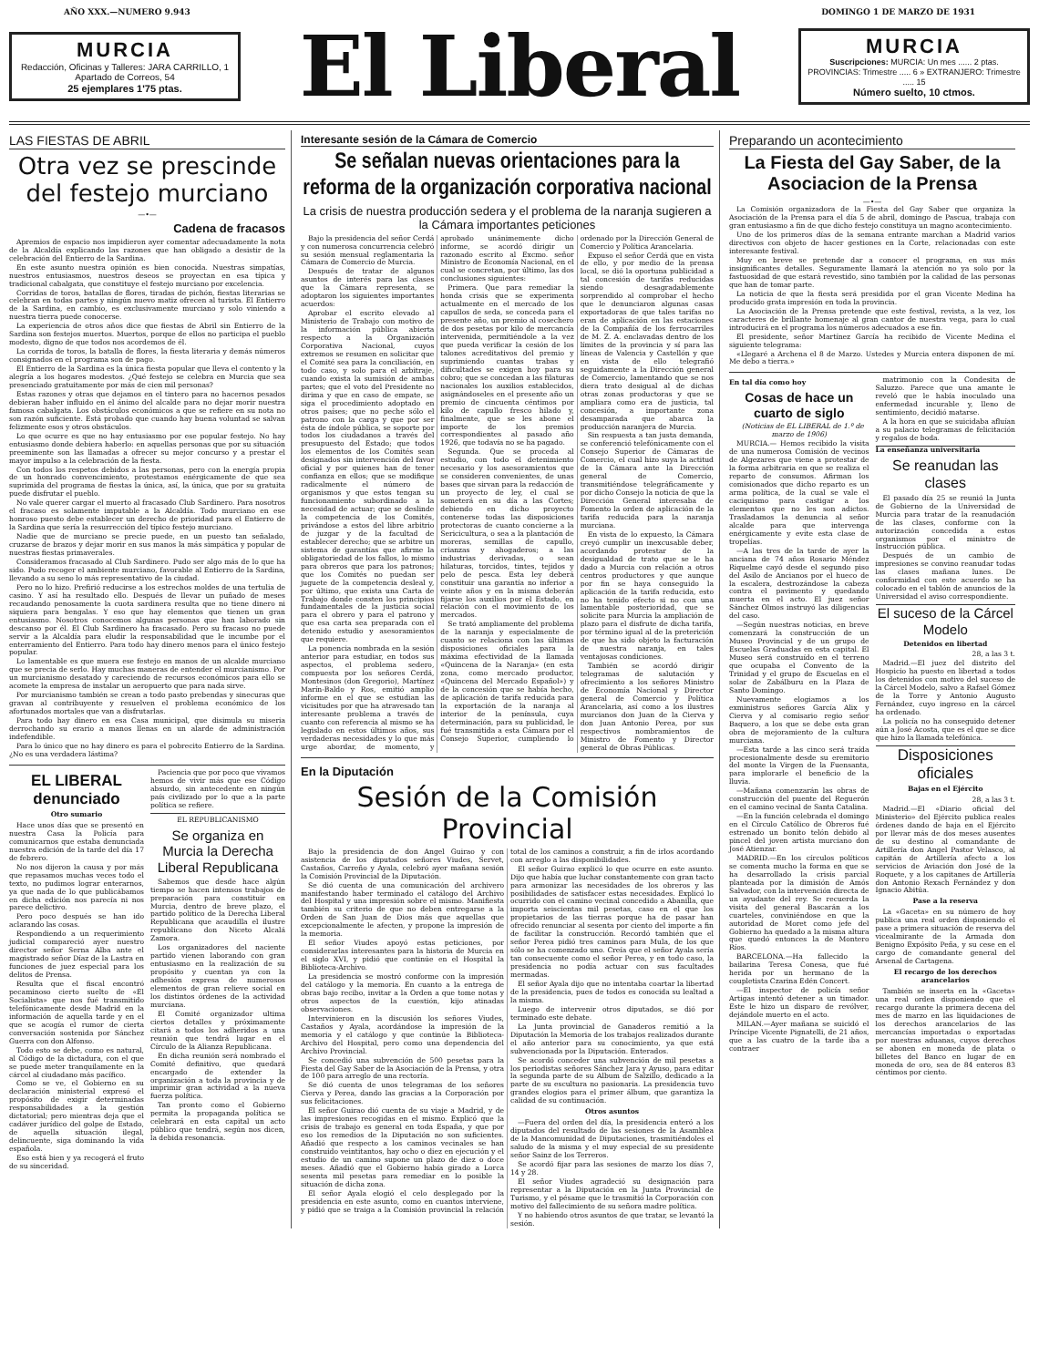AÑO XXX.—NUMERO 9.943 DOMINGO 1 DE MARZO DE 1931
MURCIA
Redacción, Oficinas y Talleres: JARA CARRILLO, 1
Apartado de Correos, 54
25 ejemplares 1'75 ptas.
El Liberal
MURCIA
Suscripciones: MURCIA: Un mes ...... 2 ptas. PROVINCIAS: Trimestre ..... 6 » EXTRANJERO: Trimestre ..... 15
Número suelto, 10 ctmos.
LAS FIESTAS DE ABRIL
Otra vez se prescinde del festejo murciano
—•—
Cadena de fracasos
Apremios de espacio nos impidieron ayer comentar adecuadamente la nota de la Alcaldía explicando las razones que han obligado a desistir de la celebración del Entierro de la Sardina.
En este asunto nuestra opinión es bien conocida. Nuestras simpatías, nuestros entusiasmos, nuestros deseos se proyectan en esa típica y tradicional cabalgata, que constituye el festejo murciano por excelencia.
Corridas de toros, batallas de flores, tiradas de pichón, fiestas literarias se celebran en todas partes y ningún nuevo matiz ofrecen al turista. El Entierro de la Sardina, en cambio, es exclusivamente murciano y solo viniendo a nuestra tierra puede conocerse.
La experiencia de otros años dice que fiestas de Abril sin Entierro de la Sardina son festejos muertos. Muertos, porque de ellos no participa el pueblo modesto, digno de que todos nos acordemos de él.
La corrida de toros, la batalla de flores, la fiesta literaria y demás números consignados en el programa son de pago.
El Entierro de la Sardina es la única fiesta popular que lleva el contento y la alegría a los hogares modestos. ¿Qué festejo se celebra en Murcia que sea presenciado gratuitamente por más de cien mil personas?
Estas razones y otras que dejamos en el tintero para no hacernos pesados debieran haber influido en el ánimo del alcalde para no dejar morir nuestra famosa cabalgata. Los obstáculos económicos a que se refiere en su nota no son razón suficiente. Está probado que cuando hay buena voluntad se salvan felizmente esos y otros obstáculos.
Lo que ocurre es que no hay entusiasmo por ese popular festejo. No hay entusiasmo donde debiera haberlo: en aquellas personas que por su situación preeminente son las llamadas a ofrecer su mejor concurso y a prestar el mayor impulso a la celebración de la fiesta.
Con todos los respetos debidos a las personas, pero con la energía propia de un honrado convencimiento, protestamos enérgicamente de que sea suprimida del programa de fiestas la única, así, la única, que por su gratuita puede disfrutar el pueblo.
No vale querer cargar el muerto al fracasado Club Sardinero. Para nosotros el fracaso es solamente imputable a la Alcaldía. Todo murciano en ese honroso puesto debe establecer un derecho de prioridad para el Entierro de la Sardina que sería la resurrección del típico festejo murciano.
Nadie que de murciano se precie puede, en un puesto tan señalado, cruzarse de brazos y dejar morir en sus manos la más simpática y popular de nuestras fiestas primaverales.
Consideramos fracasado al Club Sardinero. Pudo ser algo más de lo que ha sido. Pudo recoger el ambiente murciano, favorable al Entierro de la Sardina, llevando a su seno lo más representativo de la ciudad.
Pero no lo hizo. Prefirió reducirse a los estrechos moldes de una tertulia de casino. Y así ha resultado ello. Después de llevar un puñado de meses recaudando penosamente la cuota sardinera resulta que no tiene dinero ni siquiera para bengalas. Y eso que hay elementos que tienen un gran entusiasmo. Nosotros conocemos algunas personas que han laborado sin descanso por él. El Club Sardinero ha fracasado. Pero su fracaso no puede servir a la Alcaldía para eludir la responsabilidad que le incumbe por el enterramiento del Entierro. Para todo hay dinero menos para el único festejo popular.
Lo lamentable es que muera ese festejo en manos de un alcalde murciano que se precia de serlo. Hay muchas maneras de entender el murcianismo. Por un murcianismo desatado y careciendo de recursos económicos para ello se acomete la empresa de instalar un aeropuerto que para nada sirve.
Por murcianismo también se crean a todo pasto prebendas y sinecuras que gravan al contribuyente y resuelven el problema económico de los afortunados mortales que van a disfrutarlas.
Para todo hay dinero en esa Casa municipal, que disimula su miseria derrochando su erario a manos llenas en un alarde de administración indefendible.
Para lo único que no hay dinero es para el pobrecito Entierro de la Sardina. ¿No es una verdadera lástima?
EL LIBERAL denunciado
Otro sumario
Hace unos días que se presentó en nuestra Casa la Policía para comunicarnos que estaba denunciada nuestra edición de la tarde del día 17 de febrero.
No nos dijeron la causa y por más que repasamos muchas veces todo el texto, no pudimos lograr enterarnos, ya que nada de lo que publicábamos en dicha edición nos parecía ni nos parece delictivo.
Pero poco después se han ido aclarando las cosas.
Respondiendo a un requerimiento judicial compareció ayer nuestro director señor Serna Alba ante el magistrado señor Díaz de la Lastra en funciones de juez especial para los delitos de Prensa.
Resulta que el fiscal encontró pecaminoso cierto suelto de «El Socialista» que nos fué transmitido telefónicamente desde Madrid en la información de aquella tarde y en el que se acogía el rumor de cierta conversación sostenida por Sánchez Guerra con don Alfonso.
Todo esto se debe, como es natural, al Código de la dictadura, con el que se puede meter tranquilamente en la cárcel al ciudadano más pacífico.
Como se ve, el Gobierno en su declaración ministerial expresó el propósito de exigir determinadas responsabilidades a la gestión dictatorial; pero mientras deja que el cadáver jurídico del golpe de Estado, de aquella situación ilegal, delincuente, siga dominando la vida española.
Eso está bien y ya recogerá el fruto de su sinceridad.
Paciencia que por poco que vivamos hemos de vivir más que ese Código absurdo, sin antecedente en ningún país civilizado por lo que a la parte política se refiere.
EL REPUBLICANISMO
Se organiza en Murcia la Derecha Liberal Republicana
Sabemos que desde hace algún tiempo se hacen intensos trabajos de preparación para constituir en Murcia, dentro de breve plazo, el partido político de la Derecha Liberal Republicana que acaudilla el ilustre republicano don Niceto Alcalá Zamora.
Los organizadores del naciente partido vienen laborando con gran entusiasmo en la realización de su propósito y cuentan ya con la adhesión expresa de numerosos elementos de gran relieve social en los distintos órdenes de la actividad murciana.
El Comité organizador ultima ciertos detalles y próximamente citará a todos los adheridos a una reunión que tendrá lugar en el Círculo de la Alianza Republicana.
En dicha reunión será nombrado el Comité definitivo, que quedará encargado de extender la organización a toda la provincia y de imprimir gran actividad a la nueva fuerza política.
Tan pronto como el Gobierno permita la propaganda política se celebrará en esta capital un acto público que tendrá, según nos dicen, la debida resonancia.
Interesante sesión de la Cámara de Comercio
Se señalan nuevas orientaciones para la reforma de la organización corporativa nacional
La crisis de nuestra producción sedera y el problema de la naranja sugieren a la Cámara importantes peticiones
Bajo la presidencia del señor Cerdá y con numerosa concurrencia celebró su sesión mensual reglamentaria la Cámara de Comercio de Murcia.
Después de tratar de algunos asuntos de interés para las clases que la Cámara representa, se adoptaron los siguientes importantes acuerdos:
Aprobar el escrito elevado al Ministerio de Trabajo con motivo de la información pública abierta respecto a la Organización Corporativa Nacional, cuyos extremos se resumen en solicitar que el Comité sea para la conciliación, en todo caso, y solo para el arbitraje, cuando exista la sumisión de ambas partes; que el voto del Presidente no dirima y que en caso de empate, se siga el procedimiento adoptado en otros países; que no peche sólo el patrono con la carga y que por ser ésta de índole pública, se soporte por todos los ciudadanos a través del presupuesto del Estado; que todos los elementos de los Comités sean designados sin intervención del favor oficial y por quienes han de tener confianza en ellos; que se modifique radicalmente el número de organismos y que estos tengan su funcionamiento subordinado a la necesidad de actuar; que se deslinde la competencia de los Comités, privándose a estos del libre arbitrio de juzgar y de la facultad de establecer derecho; que se arbitre un sistema de garantías que afirme la obligatoriedad de los fallos, lo mismo para obreros que para los patronos; que los Comités no puedan ser juguete de la competencia desleal y, por último, que exista una Carta de Trabajo donde consten los principios fundamentales de la justicia social para el obrero y para el patrono y que esa carta sea preparada con el detenido estudio y asesoramientos que requiere.
La ponencia nombrada en la sesión anterior para estudiar, en todos sus aspectos, el problema sedero, compuesta por los señores Cerdá, Montesinos (don Gregorio), Martínez Marín-Baldo y Ros, emitió amplio informe en el que se estudian las vicisitudes por que ha atravesado tan interesante problema a través de cuanto con referencia al mismo se ha legislado en estos últimos años, sus verdaderas necesidades y lo que más urge abordar, de momento, y aprobado unánimemente dicho informe, se acordó dirigir un razonado escrito al Excmo. señor Ministro de Economía Nacional, en el cual se concretan, por último, las dos conclusiones siguientes:
Primera. Que para remediar la honda crisis que se experimenta actualmente en el mercado de los capullos de seda, se conceda para el presente año, un premio al cosechero de dos pesetas por kilo de mercancía intervenida, permitiéndole a la vez que pueda verificar la cesión de los talones acreditativos del premio y suprimiendo cuantas trabas y dificultades se exigen hoy para su cobro; que se concedan a las filaturas nacionales los auxilios establecidos, asignándoseles en el presente año un premio de cincuenta céntimos por kilo de capullo fresco hilado y, finalmente, que se les abone el importe de los premios correspondientes al pasado año 1926, que todavía no se ha pagado.
Segunda. Que se proceda al estudio, con todo el detenimiento necesario y los asesoramientos que se consideren convenientes, de unas bases que sirvan para la redacción de un proyecto de ley, el cual se someterá en su día a las Cortes; debiendo en dicho proyecto contenerse todas las disposiciones protectoras de cuanto concierne a la Sericicultura, o sea a la plantación de moreras, semillas de capullo, crianzas y ahogaderos; a las industrias derivadas, o sean hilaturas, torcidos, tintes, tejidos y pelo de pesca. Esta ley deberá constituir una garantía no inferior a veinte años y en la misma deberán fijarse los auxilios por el Estado, en relación con el movimiento de los mercados.
Se trató ampliamente del problema de la naranja y especialmente de cuanto se relaciona con las últimas disposiciones oficiales para la máxima efectividad de la llamada «Quincena de la Naranja» (en esta zona, como mercado productor, «Quincena del Mercado Español») y de la concesión que se había hecho, de aplicación de tarifa reducida para la exportación de la naranja al interior de la península, cuya determinación, para su publicidad, le fué transmitida a esta Cámara por el Consejo Superior, cumpliendo lo ordenado por la Dirección General de Comercio y Política Arancelaria.
Expuso el señor Cerdá que en vista de ello, y por medio de la prensa local, se dió la oportuna publicidad a tal concesión de tarifas reducidas siendo desagradablemente sorprendido al comprobar el hecho que le denunciaron algunas casas exportadoras de que tales tarifas no eran de aplicación en las estaciones de la Compañía de los ferrocarriles de M. Z. A. enclavadas dentro de los límites de la provincia y sí para las líneas de Valencia y Castellón y que en vista de ello telegrafió seguidamente a la Dirección general de Comercio, lamentando que se nos diera trato desigual al de dichas otras zonas productoras y que se ampliara como era de justicia, tal concesión, a importante zona desamparada que abarca la producción naranjera de Murcia.
Sin respuesta a tan justa demanda, se conferenció telefónicamente con el Consejo Superior de Cámaras de Comercio, el cual hizo suya la actitud de la Cámara ante la Dirección general de Comercio, transmitiéndose telegráficamente y por dicho Consejo la noticia de que la Dirección General interesaba de Fomento la orden de aplicación de la tarifa reducida para la naranja murciana.
En vista de lo expuesto, la Cámara creyó cumplir un inexcusable deber, acordando protestar de la desigualdad de trato que se le ha dado a Murcia con relación a otros centros productores y que aunque por fin se haya conseguido la aplicación de la tarifa reducida, esto no ha tenido efecto si no con una lamentable posterioridad, que se solicite para Murcia la ampliación de plazo para el disfrute de dicha tarifa, por término igual al de la preterición de que ha sido objeto la facturación de nuestra naranja, en tales ventajosas condiciones.
También se acordó dirigir telegramas de salutación y ofrecimiento a los señores Ministro de Economía Nacional y Director general de Comercio y Política Arancelaria, así como a los ilustres murcianos don Juan de la Cierva y don Juan Antonio Perea, por sus respectivos nombramientos de Ministro de Fomento y Director general de Obras Públicas.
En la Diputación
Sesión de la Comisión Provincial
Bajo la presidencia de don Angel Guirao y con asistencia de los diputados señores Viudes, Servet, Castaños, Carreño y Ayala, celebró ayer mañana sesión la Comisión Provincial de la Diputación.
Se dió cuenta de una comunicación del archivero manifestando haber terminado el catálogo del Archivo del Hospital y una impresión sobre el mismo. Manifiesta también su criterio de que no deben entregarse a la Orden de San Juan de Dios más que aquellas que excepcionalmente le afecten, y propone la impresión de la memoria.
El señor Viudes apoyó estas peticiones, por considerarlas interesantes para la historia de Murcia en el siglo XVI, y pidió que continúe en el Hospital la Biblioteca-Archivo.
La presidencia se mostró conforme con la impresión del catálogo y la memoria. En cuanto a la entrega de obras bajo recibo, invitar a la Orden a que tome notas y otros aspectos de la cuestión, kijo atinadas observaciones.
Intervinieron en la discusión los señores Viudes, Castaños y Ayala, acordándose la impresión de la memoria y el catálogo y que continúe la Biblioteca-Archivo del Hospital, pero como una dependencia del Archivo Provincial.
Se concedió una subvención de 500 pesetas para la Fiesta del Gay Saber de la Asociación de la Prensa, y otra de 100 para arreglo de una rectoría.
Se dió cuenta de unos telegramas de los señores Cierva y Perea, dando las gracias a la Corporación por sus felicitaciones.
El señor Guirao dió cuenta de su viaje a Madrid, y de las impresiones recogidas en el mismo. Explicó que la crisis de trabajo es general en toda España, y que por eso los remedios de la Diputación no son suficientes. Añadió que respecto a los caminos vecinales se han construido veintitantos, hay ocho o diez en ejecución y el estudio de un camino supone un plazo de diez o doce meses. Añadió que el Gobierno había girado a Lorca sesenta mil pesetas para remediar en lo posible la situación de dicha zona.
El señor Ayala elogió el celo desplegado por la presidencia en este asunto, como en cuantos interviene, y pidió que se traiga a la Comisión provincial la relación total de los caminos a construir, a fin de irlos acordando con arreglo a las disponibilidades.
El señor Guirao explicó lo que ocurre en este asunto. Dijo que había que luchar constantemente con gran tacto para armonizar las necesidades de los obreros y las posibilidades de satisfacer estas necesidades. Explicó lo ocurrido con el camino vecinal concedido a Abanilla, que importa seiscientas mil pesetas, caso en el que los propietarios de las tierras porque ha de pasar han ofrecido renunciar al sesenta por ciento del importe a fin de facilitar la construcción. Recordó también que el señor Perea pidió tres caminos para Mula, de los que sólo se ha comenzado uno. Creía que el señor Ayala sería tan consecuente como el señor Perea, y en todo caso, la presidencia no podía actuar con sus facultades mermadas.
El señor Ayala dijo que no intentaba coartar la libertad de la presidencia, pues de todos es conocida su lealtad a la misma.
Luego de intervenir otros diputados, se dió por terminado este debate.
La Junta provincial de Ganaderos remitió a la Diputación la Memoria de los trabajos realizados durante el año anterior para su conocimiento, ya que está subvencionada por la Diputación. Enterados.
Se acordó conceder una subvención de mil pesetas a los periodistas señores Sánchez Jara y Ayuso, para editar la segunda parte de su Album de Salzillo, dedicado a la parte de su escultura no pasionaria. La presidencia tuvo grandes elogios para el primer álbum, que garantiza la calidad de su continuación.
Otros asuntos
—Fuera del orden del día, la presidencia enteró a los diputados del resultado de las sesiones de la Asamblea de la Mancomunidad de Diputaciones, trasmitiéndoles el saludo de la misma y el muy especial de su presidente señor Sainz de los Terreros.
Se acordó fijar para las sesiones de marzo los días 7, 14 y 28.
El señor Viudes agradeció su designación para representar a la Diputación en la Junta Provincial de Turismo, y el pésame que le trasmitió la Corporación con motivo del fallecimiento de su señora madre política.
Y no habiendo otros asuntos de que tratar, se levantó la sesión.
Preparando un acontecimiento
La Fiesta del Gay Saber, de la Asociacion de la Prensa
—•—
La Comisión organizadora de la Fiesta del Gay Saber que organiza la Asociación de la Prensa para el día 5 de abril, domingo de Pascua, trabaja con gran entusiasmo a fin de que dicho festejo constituya un magno acontecimiento.
Uno de los primeros días de la semana entrante marchan a Madrid varios directivos con objeto de hacer gestiones en la Corte, relacionadas con este interesante festival.
Muy en breve se pretende dar a conocer el programa, en sus más insignificantes detalles. Seguramente llamará la atención no ya solo por la fastuosidad de que estará revestido, sino también por la calidad de las personas que han de tomar parte.
La noticia de que la fiesta será presidida por el gran Vicente Medina ha producido grata impresión en toda la provincia.
La Asociación de la Prensa pretende que este festival, revista, a la vez, los caracteres de brillante homenaje al gran cantor de nuestra vega, para lo cual introducirá en el programa los números adecuados a ese fin.
El presidente, señor Martínez García ha recibido de Vicente Medina el siguiente telegrama:
«Llegaré a Archena el 8 de Marzo. Ustedes y Murcia entera disponen de mí. Me debo a tierra.»
En tal día como hoy
Cosas de hace un cuarto de siglo
(Noticias de EL LIBERAL de 1.º de marzo de 1906)
MURCIA.— Hemos recibido la visita de una numerosa Comisión de vecinos de Algezares que viene a protestar de la forma arbitraria en que se realiza el reparto de consumos. Afirman los comisionados que dicho reparto es un arma política, de la cual se vale el caciquismo para castigar a los elementos que no les son adictos. Trasladamos la denuncia al señor alcalde para que intervenga enérgicamente y evite esta clase de tropelías.
—A las tres de la tarde de ayer la anciana de 74 años Rosario Méndez Riquelme cayó desde el segundo piso del Asilo de Ancianos por el hueco de la escalera, destrozándose la cabeza contra el pavimento y quedando muerta en el acto. El juez señor Sánchez Olmos instruyó las diligencias del caso.
—Según nuestras noticias, en breve comenzará la construcción de un Museo Provincial y de un grupo de Escuelas Graduadas en esta capital. El Museo será construído en el terreno que ocupaba el Convento de la Trinidad y el grupo de Escuelas en el solar de Zabálburu en la Plaza de Santo Domingo.
Nuevamente elogiamos a los exministros señores García Alix y Cierva y al comisario regio señor Baquero, a los que se debe esta gran obra de mejoramiento de la cultura murciana.
—Esta tarde a las cinco será traída procesionalmente desde su eremitorio del monte la Virgen de la Fuensanta, para implorarle el beneficio de la lluvia.
—Mañana comenzarán las obras de construcción del puente del Reguerón en el camino vecinal de Santa Catalina.
—En la función celebrada el domingo en el Círculo Católico de Obreros fué estrenado un bonito telón debido al pincel del joven artista murciano don José Atienzar.
MADRID.—En los círculos políticos se comenta mucho la forma en que se ha desarrollado la crisis parcial planteada por la dimisión de Amós Salvador, con la intervención directa de un ayudante del rey. Se recuerda la visita del general Bascarán a los cuarteles, conviniéndose en que la autoridad de Moret como jefe del Gobierno ha quedado a la misma altura que quedó entonces la de Montero Ríos.
BARCELONA.—Ha fallecido la bailarina Teresa Conesa, que fué herida por un hermano de la coupletista Czarina Edén Concert.
—El inspector de policía señor Artigas intentó detener a un timador. Este le hizo un disparo de revólver, dejándole muerto en el acto.
MILAN.—Ayer mañana se suicidó el Príncipe Vicente Pignatelli, de 21 años, que a las cuatro de la tarde iba a contraer
matrimonio con la Condesita de Saluzzo. Parece que una amante le reveló que le había inoculado una enfermedad incurable y, lleno de sentimiento, decidió matarse.
A la hora en que se suicidaba afluían a su palacio telegramas de felicitación y regalos de boda.
La enseñanza universitaria
Se reanudan las clases
El pasado día 25 se reunió la Junta de Gobierno de la Universidad de Murcia para tratar de la reanudación de las clases, conforme con la autorización concedida a estos organismos por el ministro de Instrucción pública.
Después de un cambio de impresiones se convino reanudar todas las clases mañana lunes. De conformidad con este acuerdo se ha colocado en el tablón de anuncios de la Universidad el aviso correspondiente.
El suceso de la Cárcel Modelo
Detenidos en libertad
28, a las 3 t.
Madrid.—El juez del distrito del Hospicio ha puesto en libertad a todos los detenidos con motivo del suceso de la Cárcel Modelo, salvo a Rafael Gómez de la Torre y Antonio Augusto Fernández, cuyo ingreso en la cárcel ha ordenado.
La policía no ha conseguido detener aún a José Acosta, que es el que se dice que hizo la llamada telefónica.
Disposiciones oficiales
Bajas en el Ejército
28, a las 3 t.
Madrid.—El «Diario oficial del Ministerio» del Ejército publica reales órdenes dando de baja en el Ejército por llevar más de dos meses ausentes de su destino al comandante de Artillería don Angel Pastor Velasco, al capitán de Artillería afecto a los servicios de Aviación don José de la Roquete, y a los capitanes de Artillería don Antonio Rexach Fernández y don Ignacio Abitúa.
Pase a la reserva
La «Gaceta» en su número de hoy publica una real orden disponiendo el pase a primera situación de reserva del vicealmirante de la Armada don Benigno Expósito Peña, y su cese en el cargo de comandante general del Arsenal de Cartagena.
El recargo de los derechos arancelarios
También se inserta en la «Gaceta» una real orden disponiendo que el recargo durante la primera decena del mes de marzo en las liquidaciones de los derechos arancelarios de las mercancías importadas o exportadas por nuestras aduanas, cuyos derechos se abonen en moneda de plata o billetes del Banco en lugar de en moneda de oro, sea de 84 enteros 83 céntimos por ciento.